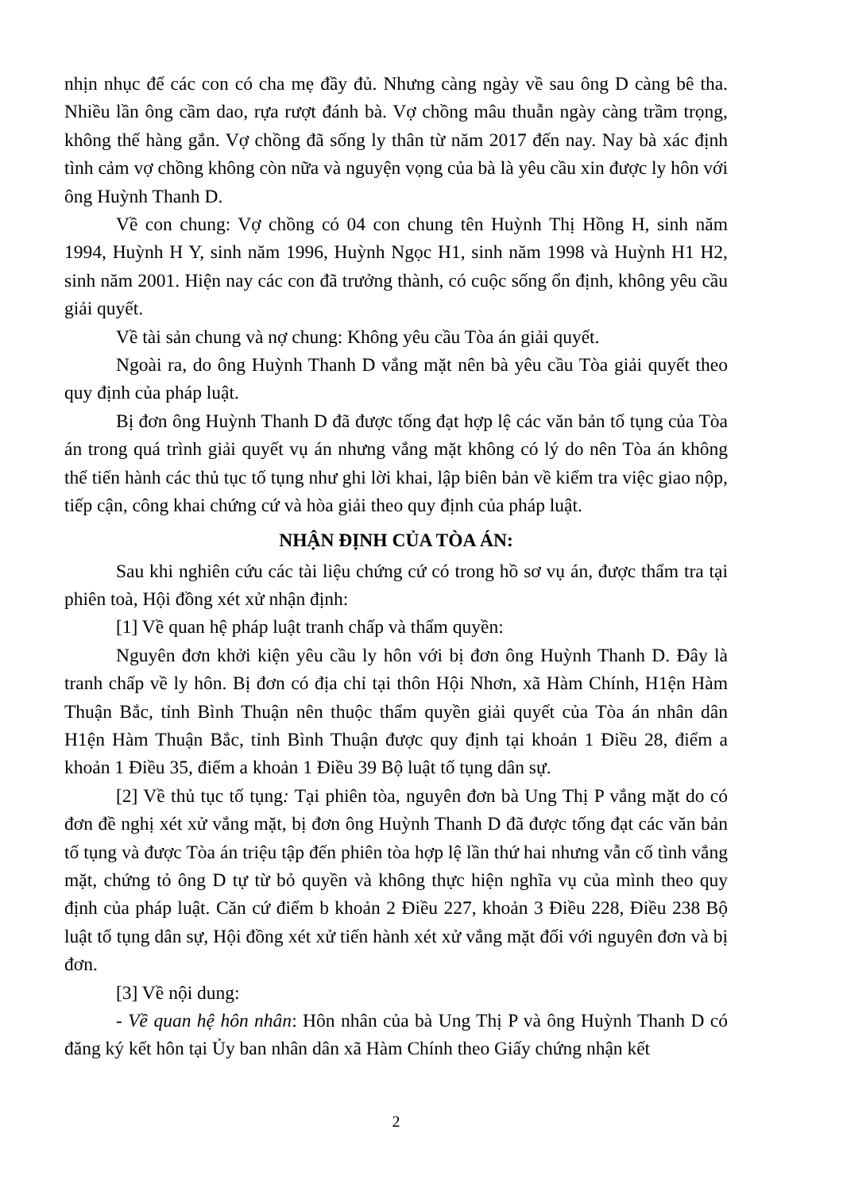nhịn nhục để các con có cha mẹ đầy đủ. Nhưng càng ngày về sau ông D càng bê tha. Nhiều lần ông cầm dao, rựa rượt đánh bà. Vợ chồng mâu thuẫn ngày càng trầm trọng, không thể hàng gắn. Vợ chồng đã sống ly thân từ năm 2017 đến nay. Nay bà xác định tình cảm vợ chồng không còn nữa và nguyện vọng của bà là yêu cầu xin được ly hôn với ông Huỳnh Thanh D.
Về con chung: Vợ chồng có 04 con chung tên Huỳnh Thị Hồng H, sinh năm 1994, Huỳnh H Y, sinh năm 1996, Huỳnh Ngọc H1, sinh năm 1998 và Huỳnh H1 H2, sinh năm 2001. Hiện nay các con đã trưởng thành, có cuộc sống ổn định, không yêu cầu giải quyết.
Về tài sản chung và nợ chung: Không yêu cầu Tòa án giải quyết.
Ngoài ra, do ông Huỳnh Thanh D vắng mặt nên bà yêu cầu Tòa giải quyết theo quy định của pháp luật.
Bị đơn ông Huỳnh Thanh D đã được tống đạt hợp lệ các văn bản tố tụng của Tòa án trong quá trình giải quyết vụ án nhưng vắng mặt không có lý do nên Tòa án không thể tiến hành các thủ tục tố tụng như ghi lời khai, lập biên bản về kiểm tra việc giao nộp, tiếp cận, công khai chứng cứ và hòa giải theo quy định của pháp luật.
NHẬN ĐỊNH CỦA TÒA ÁN:
Sau khi nghiên cứu các tài liệu chứng cứ có trong hồ sơ vụ án, được thẩm tra tại phiên toà, Hội đồng xét xử nhận định:
[1] Về quan hệ pháp luật tranh chấp và thẩm quyền:
Nguyên đơn khởi kiện yêu cầu ly hôn với bị đơn ông Huỳnh Thanh D. Đây là tranh chấp về ly hôn. Bị đơn có địa chỉ tại thôn Hội Nhơn, xã Hàm Chính, H1ện Hàm Thuận Bắc, tỉnh Bình Thuận nên thuộc thẩm quyền giải quyết của Tòa án nhân dân H1ện Hàm Thuận Bắc, tỉnh Bình Thuận được quy định tại khoản 1 Điều 28, điểm a khoản 1 Điều 35, điểm a khoản 1 Điều 39 Bộ luật tố tụng dân sự.
[2] Về thủ tục tố tụng: Tại phiên tòa, nguyên đơn bà Ung Thị P vắng mặt do có đơn đề nghị xét xử vắng mặt, bị đơn ông Huỳnh Thanh D đã được tống đạt các văn bản tố tụng và được Tòa án triệu tập đến phiên tòa hợp lệ lần thứ hai nhưng vẫn cố tình vắng mặt, chứng tỏ ông D tự từ bỏ quyền và không thực hiện nghĩa vụ của mình theo quy định của pháp luật. Căn cứ điểm b khoản 2 Điều 227, khoản 3 Điều 228, Điều 238 Bộ luật tố tụng dân sự, Hội đồng xét xử tiến hành xét xử vắng mặt đối với nguyên đơn và bị đơn.
[3] Về nội dung:
- Về quan hệ hôn nhân: Hôn nhân của bà Ung Thị P và ông Huỳnh Thanh D có đăng ký kết hôn tại Ủy ban nhân dân xã Hàm Chính theo Giấy chứng nhận kết
2